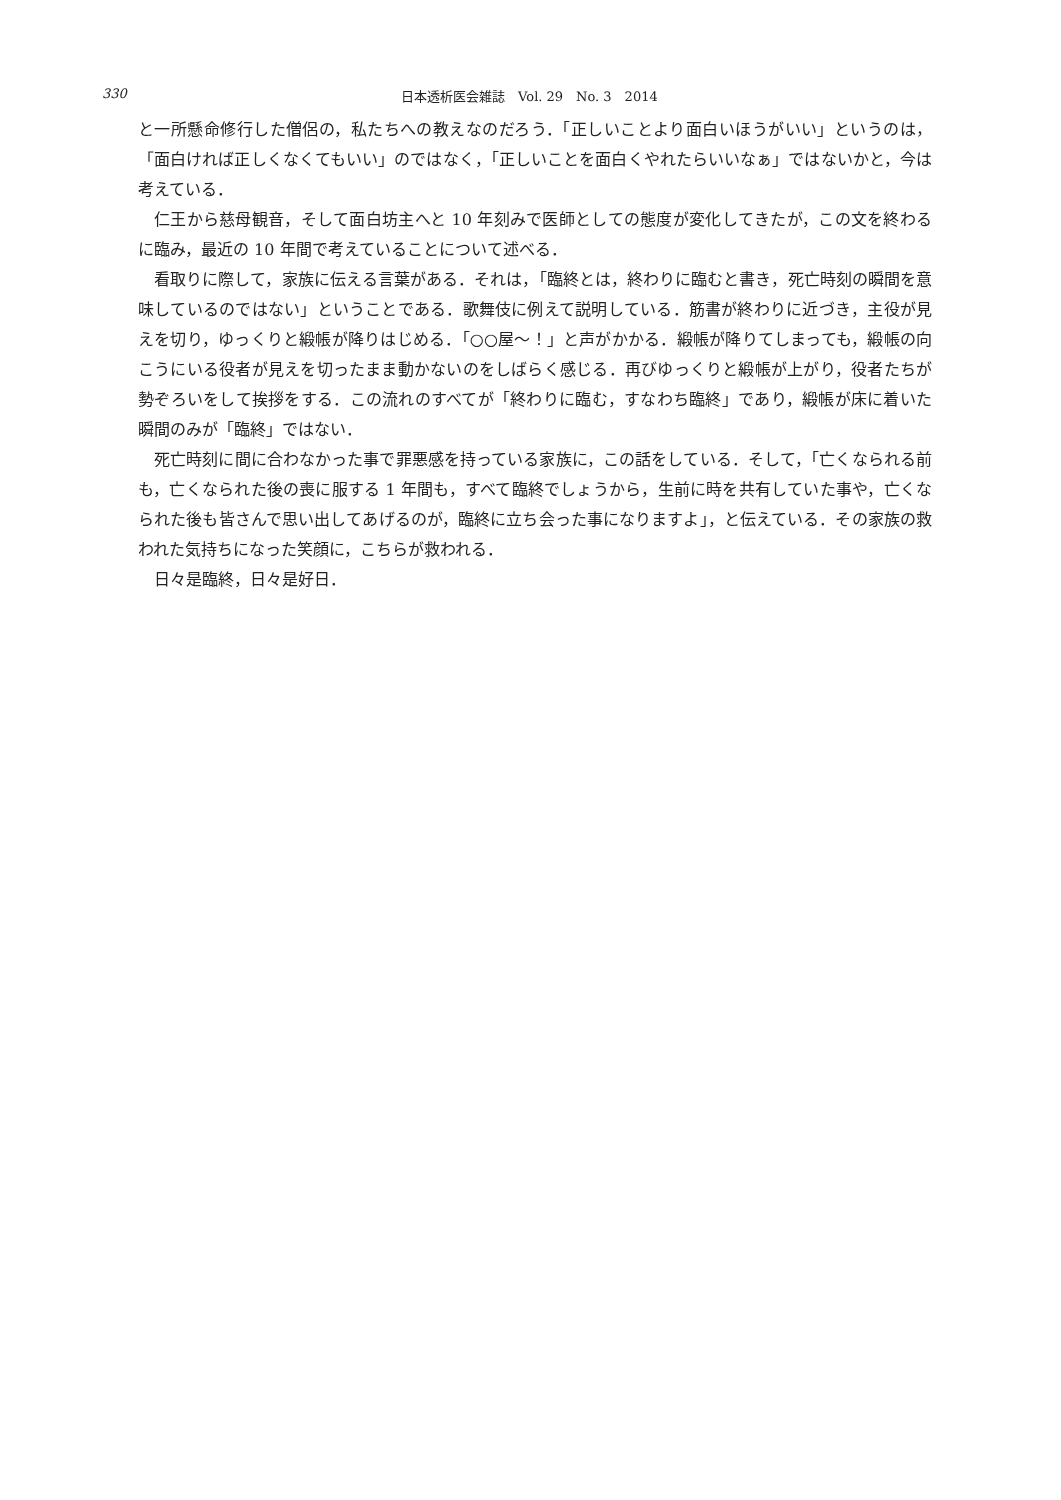330
日本透析医会雑誌　Vol. 29　No. 3　2014
と一所懸命修行した僧侶の，私たちへの教えなのだろう．「正しいことより面白いほうがいい」というのは，「面白ければ正しくなくてもいい」のではなく，「正しいことを面白くやれたらいいなぁ」ではないかと，今は考えている．
仁王から慈母観音，そして面白坊主へと 10 年刻みで医師としての態度が変化してきたが，この文を終わるに臨み，最近の 10 年間で考えていることについて述べる．
看取りに際して，家族に伝える言葉がある．それは，「臨終とは，終わりに臨むと書き，死亡時刻の瞬間を意味しているのではない」ということである．歌舞伎に例えて説明している．筋書が終わりに近づき，主役が見えを切り，ゆっくりと緞帳が降りはじめる．「○○屋～！」と声がかかる．緞帳が降りてしまっても，緞帳の向こうにいる役者が見えを切ったまま動かないのをしばらく感じる．再びゆっくりと緞帳が上がり，役者たちが勢ぞろいをして挨拶をする．この流れのすべてが「終わりに臨む，すなわち臨終」であり，緞帳が床に着いた瞬間のみが「臨終」ではない．
死亡時刻に間に合わなかった事で罪悪感を持っている家族に，この話をしている．そして，「亡くなられる前も，亡くなられた後の喪に服する 1 年間も，すべて臨終でしょうから，生前に時を共有していた事や，亡くなられた後も皆さんで思い出してあげるのが，臨終に立ち会った事になりますよ」，と伝えている．その家族の救われた気持ちになった笑顔に，こちらが救われる．
日々是臨終，日々是好日．